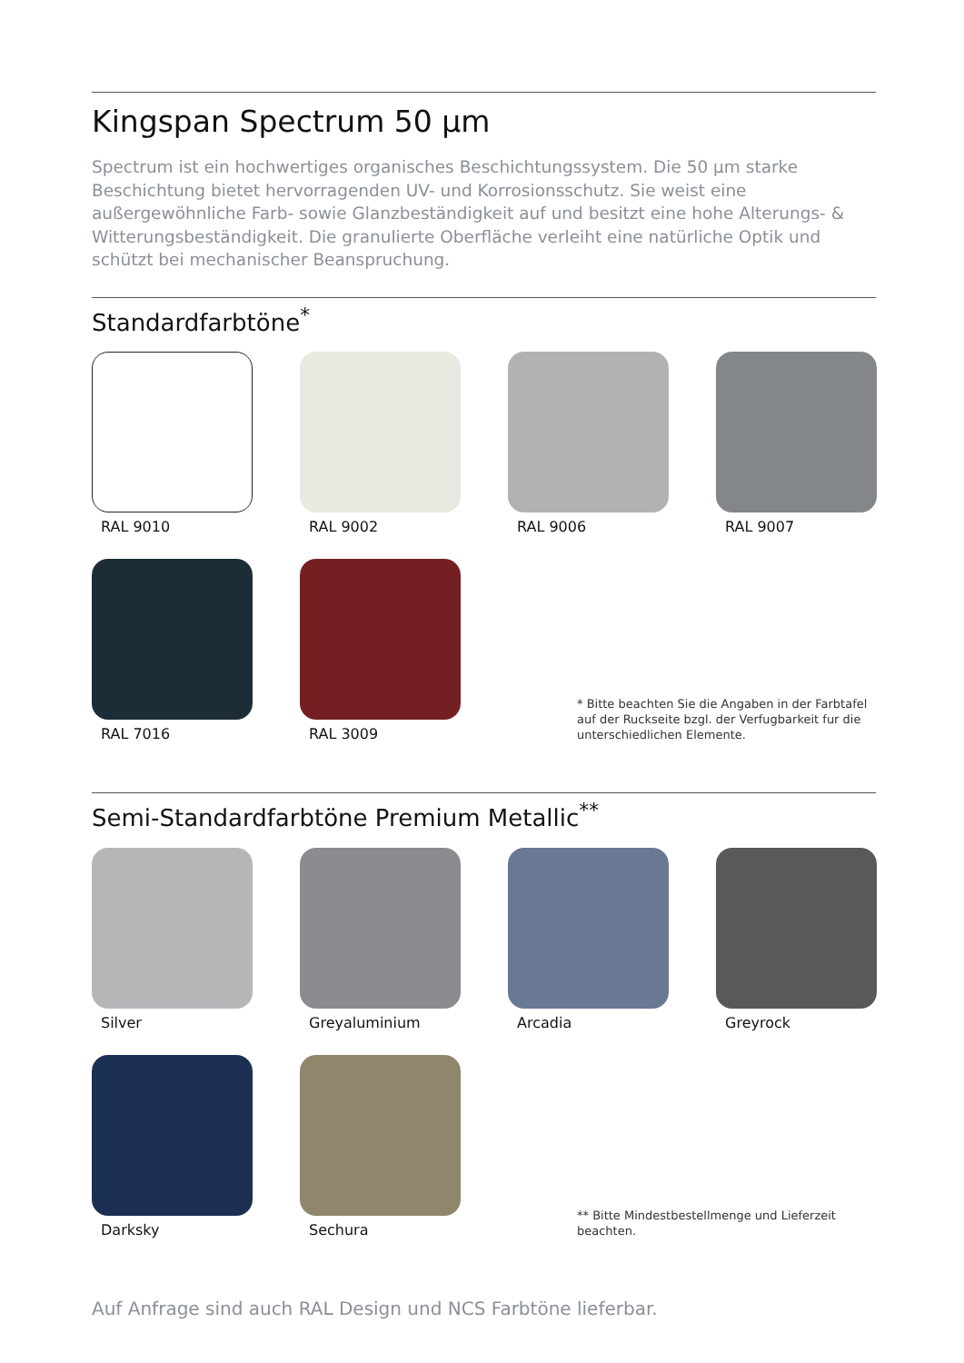Kingspan Spectrum 50 µm
Spectrum ist ein hochwertiges organisches Beschichtungssystem. Die 50 µm starke Beschichtung bietet hervorragenden UV- und Korrosionsschutz. Sie weist eine außergewöhnliche Farb- sowie Glanzbeständigkeit auf und besitzt eine hohe Alterungs- & Witterungsbeständigkeit. Die granulierte Oberfläche verleiht eine natürliche Optik und schützt bei mechanischer Beanspruchung.
Standardfarbtöne<sup>*</sup>
RAL 9010
RAL 9002
RAL 9006
RAL 9007
RAL 7016
RAL 3009
* Bitte beachten Sie die Angaben in der Farbtafel auf der Ruckseite bzgl. der Verfugbarkeit fur die unterschiedlichen Elemente.
Semi-Standardfarbtöne Premium Metallic<sup>**</sup>
Silver
Greyaluminium
Arcadia
Greyrock
Darksky
Sechura
** Bitte Mindestbestellmenge und Lieferzeit beachten.
Auf Anfrage sind auch RAL Design und NCS Farbtöne lieferbar.